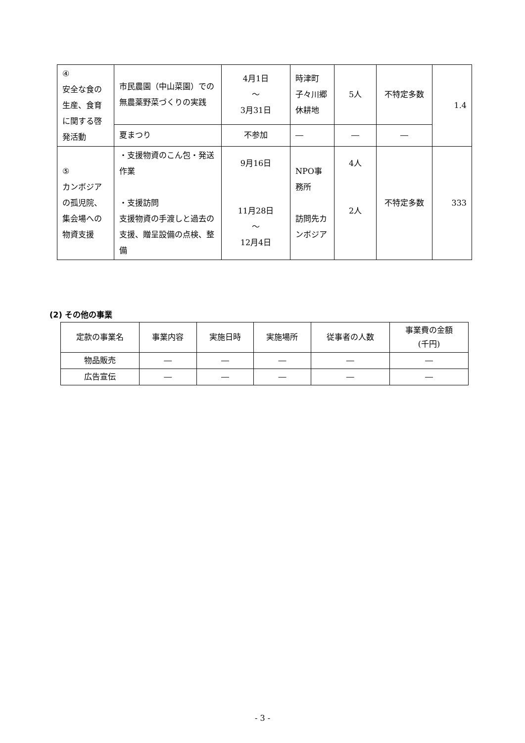| ④ 安全な食の生産、食育に関する啓発活動 | 市民農園（中山菜園）での無農薬野菜づくりの実践 | 4月1日 ～ 3月31日 | 時津町子々川郷休耕地 | 5人 | 不特定多数 | 1.4 |
| | 夏まつり | 不参加 | ― | ― | ― | |
| ⑤ カンボジアの孤児院、集会場への物資支援 | ・支援物資のこん包・発送作業 ・支援訪問 支援物資の手渡しと過去の支援、贈呈設備の点検、整備 | 9月16日 11月28日 ～ 12月4日 | NPO事務所 訪問先カンボジア | 4人 2人 | 不特定多数 | 333 |
(2) その他の事業
| 定款の事業名 | 事業内容 | 実施日時 | 実施場所 | 従事者の人数 | 事業費の金額 (千円) |
| 物品販売 | ― | ― | ― | ― | ― |
| 広告宣伝 | ― | ― | ― | ― | ― |
- 3 -